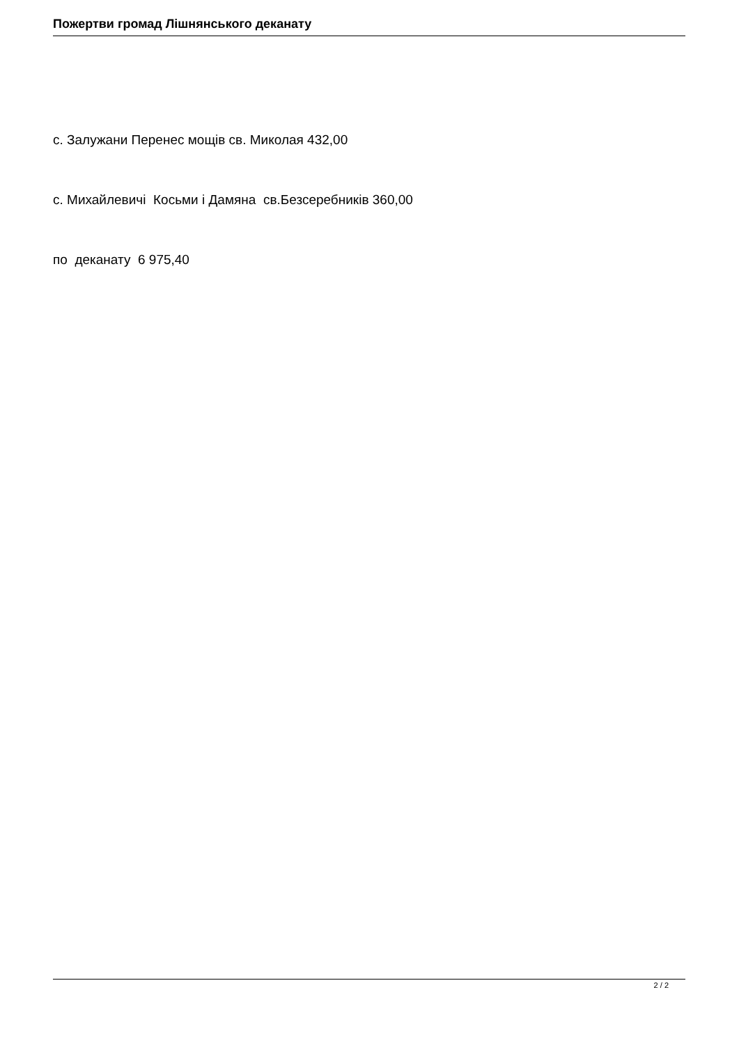Пожертви громад Лішнянського деканату
с. Залужани Перенес мощів св. Миколая 432,00
с. Михайлевичі Косьми і Дамяна св.Безсеребників 360,00
по деканату 6 975,40
2 / 2